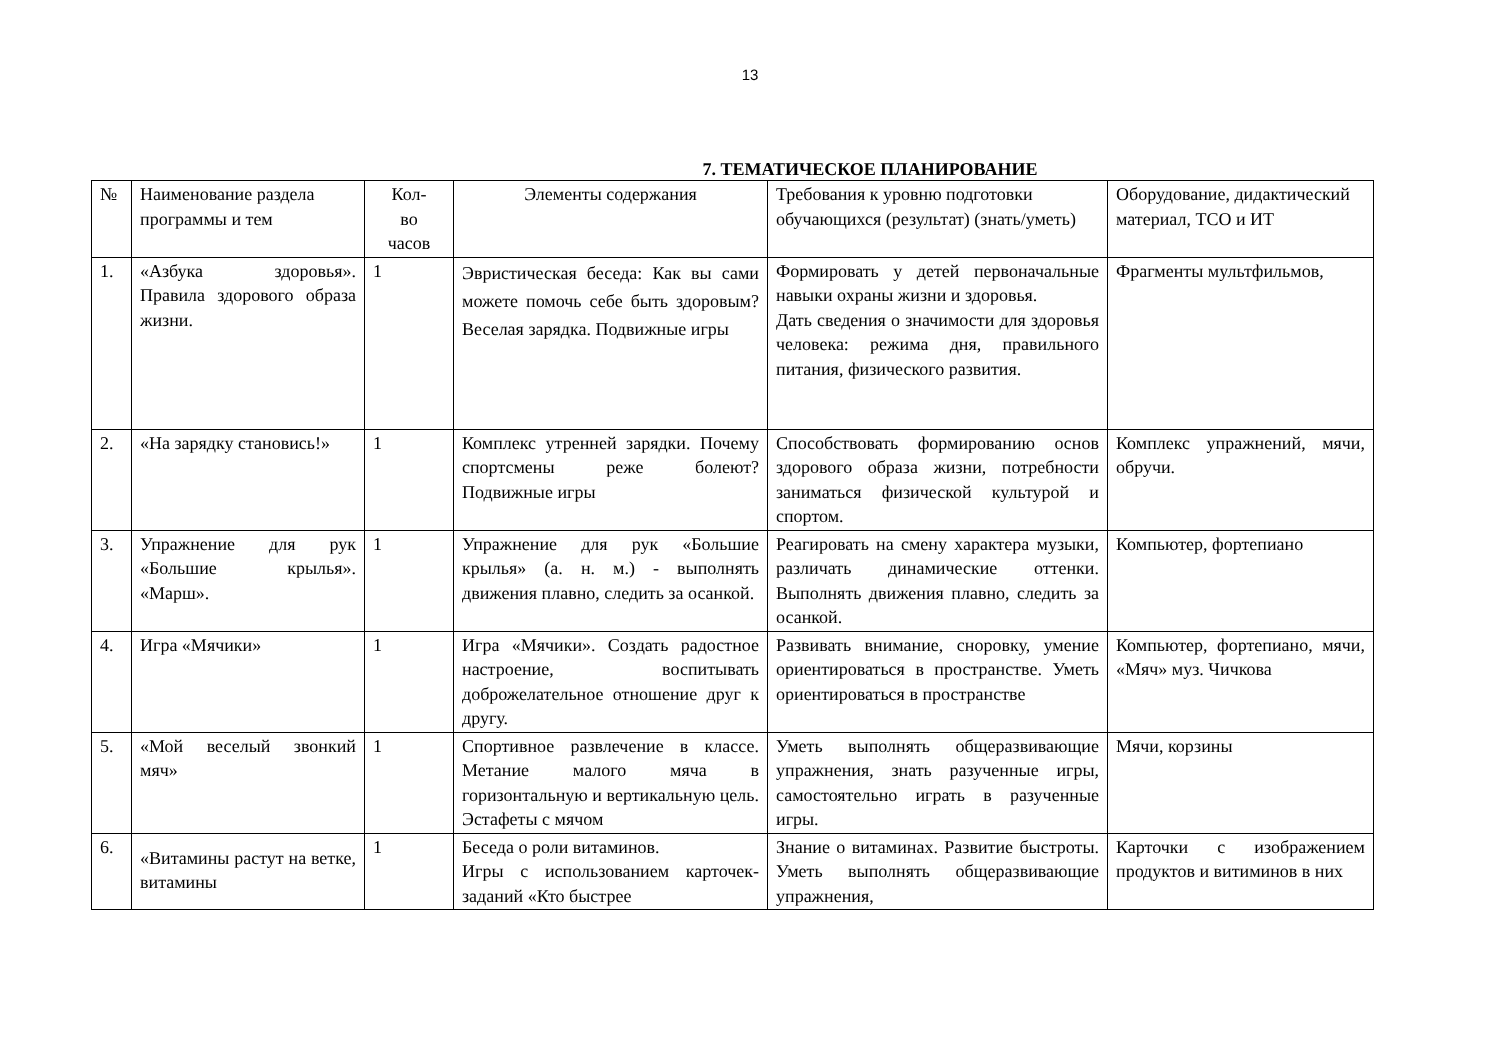13
7. ТЕМАТИЧЕСКОЕ ПЛАНИРОВАНИЕ
| № | Наименование раздела программы и тем | Кол- во часов | Элементы содержания | Требования к уровню подготовки обучающихся (результат) (знать/уметь) | Оборудование, дидактический материал, ТСО и ИТ |
| --- | --- | --- | --- | --- | --- |
| 1. | «Азбука здоровья». Правила здорового образа жизни. | 1 | Эвристическая беседа: Как вы сами можете помочь себе быть здоровым? Веселая зарядка. Подвижные игры | Формировать у детей первоначальные навыки охраны жизни и здоровья. Дать сведения о значимости для здоровья человека: режима дня, правильного питания, физического развития. | Фрагменты мультфильмов, |
| 2. | «На зарядку становись!» | 1 | Комплекс утренней зарядки. Почему спортсмены реже болеют? Подвижные игры | Способствовать формированию основ здорового образа жизни, потребности заниматься физической культурой и спортом. | Комплекс упражнений, мячи, обручи. |
| 3. | Упражнение для рук «Большие крылья». «Марш». | 1 | Упражнение для рук «Большие крылья» (а. н. м.) - выполнять движения плавно, следить за осанкой. | Реагировать на смену характера музыки, различать динамические оттенки. Выполнять движения плавно, следить за осанкой. | Компьютер, фортепиано |
| 4. | Игра «Мячики» | 1 | Игра «Мячики». Создать радостное настроение, воспитывать доброжелательное отношение друг к другу. | Развивать внимание, сноровку, умение ориентироваться в пространстве. Уметь ориентироваться в пространстве | Компьютер, фортепиано, мячи, «Мяч» муз. Чичкова |
| 5. | «Мой веселый звонкий мяч» | 1 | Спортивное развлечение в классе. Метание малого мяча в горизонтальную и вертикальную цель. Эстафеты с мячом | Уметь выполнять общеразвивающие упражнения, знать разученные игры, самостоятельно играть в разученные игры. | Мячи, корзины |
| 6. | «Витамины растут на ветке, витамины | 1 | Беседа о роли витаминов. Игры с использованием карточек-заданий «Кто быстрее | Знание о витаминах. Развитие быстроты. Уметь выполнять общеразвивающие упражнения, | Карточки с изображением продуктов и витиминов в них |